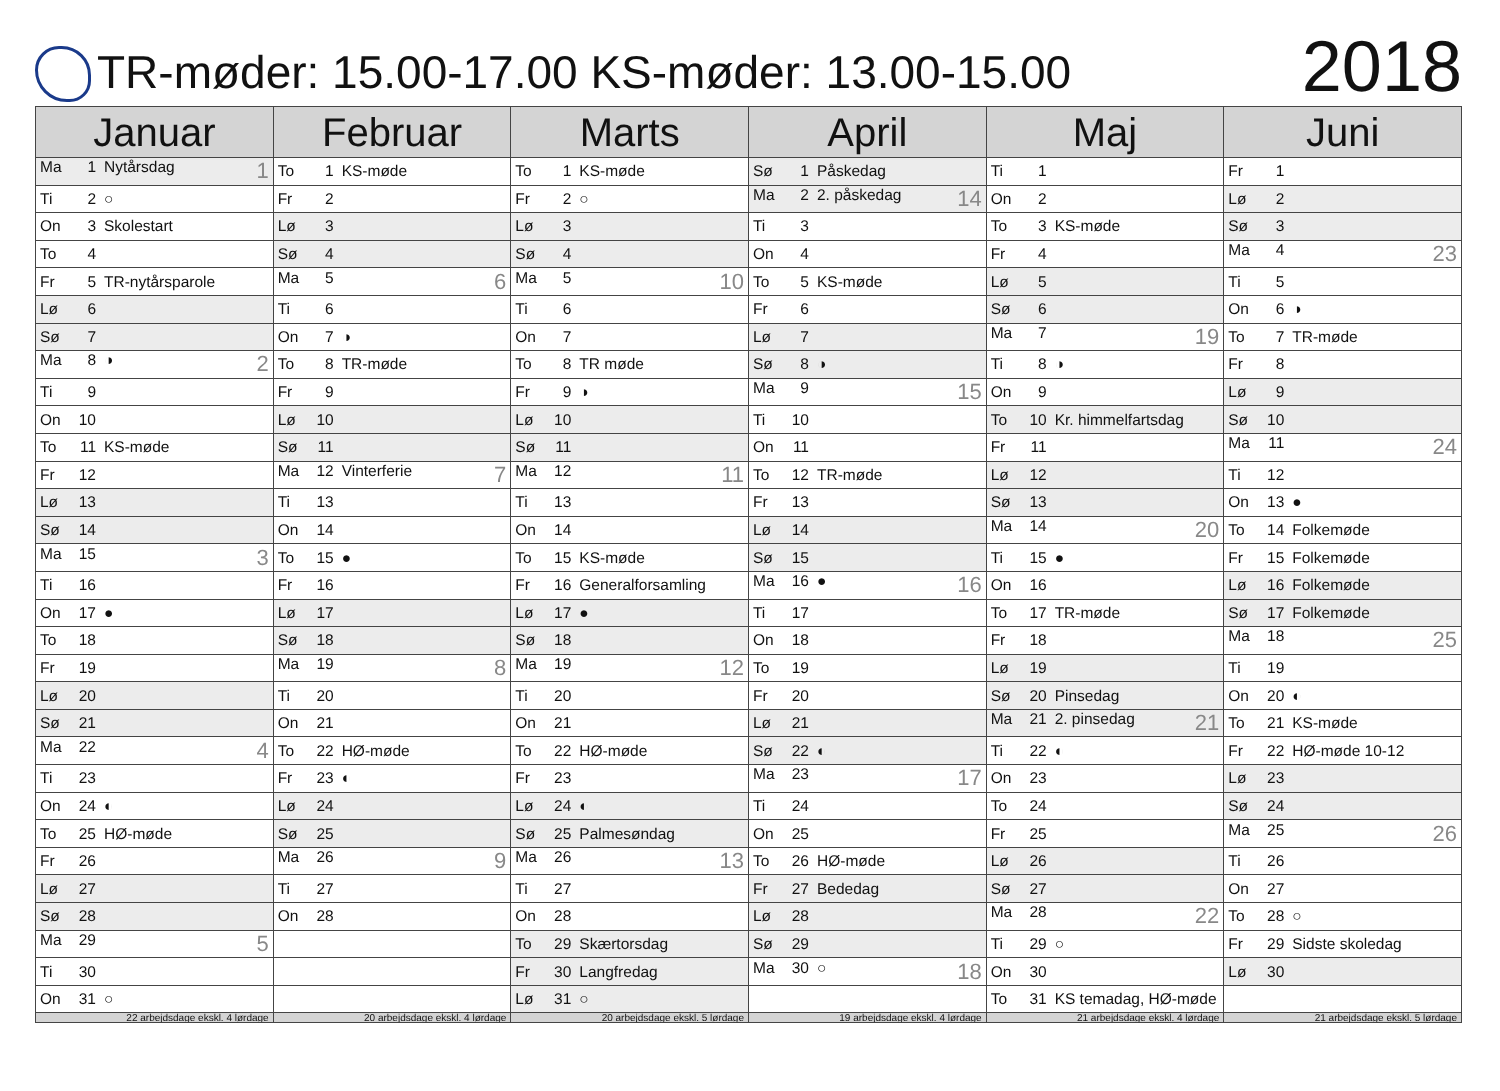TR-møder: 15.00-17.00 KS-møder: 13.00-15.00
2018
| Januar | Februar | Marts | April | Maj | Juni |
| --- | --- | --- | --- | --- | --- |
| Ma 1 Nytårsdag 1 | To 1 KS-møde | To 1 KS-møde | Sø 1 Påskedag | Ti 1 | Fr 1 |
| Ti 2 ○ | Fr 2 | Fr 2 ○ | Ma 2 2. påskedag 14 | On 2 | Lø 2 |
| On 3 Skolestart | Lø 3 | Lø 3 | Ti 3 | To 3 KS-møde | Sø 3 |
| To 4 | Sø 4 | Sø 4 | On 4 | Fr 4 | Ma 4 23 |
| Fr 5 TR-nytårsparole | Ma 5 6 | Ma 5 10 | To 5 KS-møde | Lø 5 | Ti 5 |
| Lø 6 | Ti 6 | Ti 6 | Fr 6 | Sø 6 | On 6 ◑ |
| Sø 7 | On 7 ◑ | On 7 | Lø 7 | Ma 7 19 | To 7 TR-møde |
| Ma 8 ◑ 2 | To 8 TR-møde | To 8 TR møde | Sø 8 ◑ | Ti 8 ◑ | Fr 8 |
| Ti 9 | Fr 9 | Fr 9 ◑ | Ma 9 15 | On 9 | Lø 9 |
| On 10 | Lø 10 | Lø 10 | Ti 10 | To 10 Kr. himmelfartsdag | Sø 10 |
| To 11 KS-møde | Sø 11 | Sø 11 | On 11 | Fr 11 | Ma 11 24 |
| Fr 12 | Ma 12 Vinterferie 7 | Ma 12 11 | To 12 TR-møde | Lø 12 | Ti 12 |
| Lø 13 | Ti 13 | Ti 13 | Fr 13 | Sø 13 | On 13 ● |
| Sø 14 | On 14 | On 14 | Lø 14 | Ma 14 20 | To 14 Folkemøde |
| Ma 15 3 | To 15 ● | To 15 KS-møde | Sø 15 | Ti 15 ● | Fr 15 Folkemøde |
| Ti 16 | Fr 16 | Fr 16 Generalforsamling | Ma 16 ● 16 | On 16 | Lø 16 Folkemøde |
| On 17 ● | Lø 17 | Lø 17 ● | Ti 17 | To 17 TR-møde | Sø 17 Folkemøde |
| To 18 | Sø 18 | Sø 18 | On 18 | Fr 18 | Ma 18 25 |
| Fr 19 | Ma 19 8 | Ma 19 12 | To 19 | Lø 19 | Ti 19 |
| Lø 20 | Ti 20 | Ti 20 | Fr 20 | Sø 20 Pinsedag | On 20 ◐ |
| Sø 21 | On 21 | On 21 | Lø 21 | Ma 21 2. pinsedag 21 | To 21 KS-møde |
| Ma 22 4 | To 22 HØ-møde | To 22 HØ-møde | Sø 22 ◐ | Ti 22 ◐ | Fr 22 HØ-møde 10-12 |
| Ti 23 | Fr 23 ◐ | Fr 23 | Ma 23 17 | On 23 | Lø 23 |
| On 24 ◐ | Lø 24 | Lø 24 ◐ | Ti 24 | To 24 | Sø 24 |
| To 25 HØ-møde | Sø 25 | Sø 25 Palmesøndag | On 25 | Fr 25 | Ma 25 26 |
| Fr 26 | Ma 26 9 | Ma 26 13 | To 26 HØ-møde | Lø 26 | Ti 26 |
| Lø 27 | Ti 27 | Ti 27 | Fr 27 Bededag | Sø 27 | On 27 |
| Sø 28 | On 28 | On 28 | Lø 28 | Ma 28 22 | To 28 ○ |
| Ma 29 5 | | To 29 Skærtorsdag | Sø 29 | Ti 29 ○ | Fr 29 Sidste skoledag |
| Ti 30 | | Fr 30 Langfredag | Ma 30 ○ 18 | On 30 | Lø 30 |
| On 31 ○ | | Lø 31 ○ | | To 31 KS temadag, HØ-møde | |
| 22 arbejdsdage ekskl. 4 lørdage | 20 arbejdsdage ekskl. 4 lørdage | 20 arbejdsdage ekskl. 5 lørdage | 19 arbejdsdage ekskl. 4 lørdage | 21 arbejdsdage ekskl. 4 lørdage | 21 arbejdsdage ekskl. 5 lørdage |